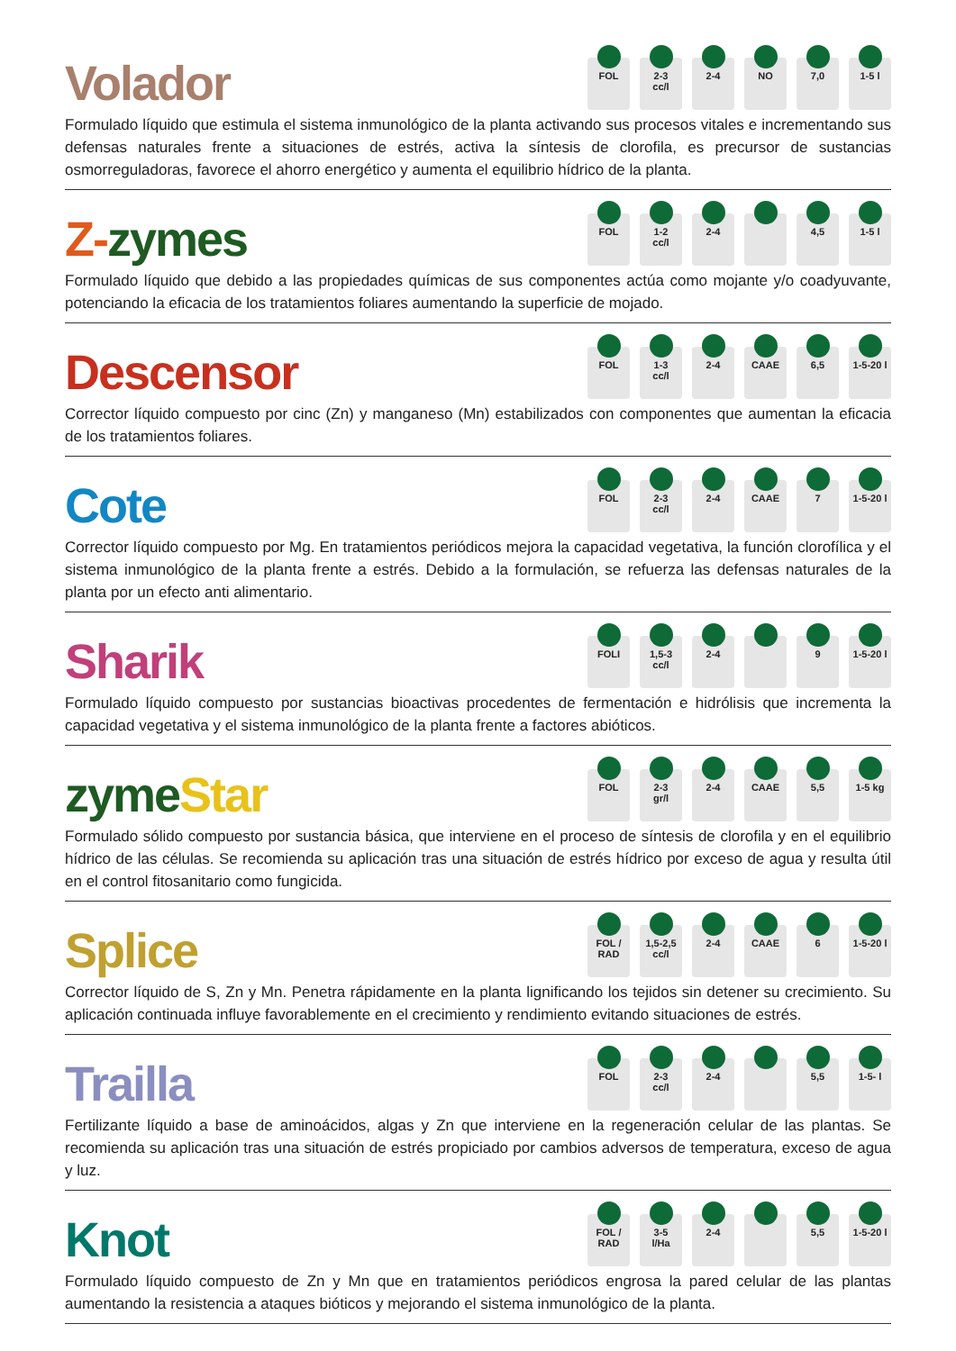Volador
FOL 2-3
cc/l
2-4 NO 7,0 1-5 l
Formulado líquido que estimula el sistema inmunológico de la planta activando sus procesos vitales e incrementando sus defensas naturales frente a situaciones de estrés, activa la síntesis de clorofila, es precursor de sustancias osmorreguladoras, favorece el ahorro energético y aumenta el equilibrio hídrico de la planta.
Z-zymes
FOL 1-2
cc/l
2-4 4,5 1-5 l
Formulado líquido que debido a las propiedades químicas de sus componentes actúa como mojante y/o coadyuvante, potenciando la eficacia de los tratamientos foliares aumentando la superficie de mojado.
Descensor
FOL 1-3
cc/l
2-4 CAAE 6,5 1-5-20 l
Corrector líquido compuesto por cinc (Zn) y manganeso (Mn) estabilizados con componentes que aumentan la eficacia de los tratamientos foliares.
Cote
FOL 2-3
cc/l
2-4 CAAE 7 1-5-20 l
Corrector líquido compuesto por Mg. En tratamientos periódicos mejora la capacidad vegetativa, la función clorofílica y el sistema inmunológico de la planta frente a estrés. Debido a la formulación, se refuerza las defensas naturales de la planta por un efecto anti alimentario.
Sharik
FOLI 1,5-3
cc/l
2-4 9 1-5-20 l
Formulado líquido compuesto por sustancias bioactivas procedentes de fermentación e hidrólisis que incrementa la capacidad vegetativa y el sistema inmunológico de la planta frente a factores abióticos.
zyme Star
FOL 2-3
gr/l
2-4 CAAE 5,5 1-5 kg
Formulado sólido compuesto por sustancia básica, que interviene en el proceso de síntesis de clorofila y en el equilibrio hídrico de las células. Se recomienda su aplicación tras una situación de estrés hídrico por exceso de agua y resulta útil en el control fitosanitario como fungicida.
Splice
FOL /
RAD
1,5-2,5
cc/l
2-4 CAAE 6 1-5-20 l
Corrector líquido de S, Zn y Mn. Penetra rápidamente en la planta lignificando los tejidos sin detener su crecimiento. Su aplicación continuada influye favorablemente en el crecimiento y rendimiento evitando situaciones de estrés.
Trailla
FOL 2-3
cc/l
2-4 5,5 1-5- l
Fertilizante líquido a base de aminoácidos, algas y Zn que interviene en la regeneración celular de las plantas. Se recomienda su aplicación tras una situación de estrés propiciado por cambios adversos de temperatura, exceso de agua y luz.
Knot
FOL /
RAD
3-5
l/Ha
2-4 5,5 1-5-20 l
Formulado líquido compuesto de Zn y Mn que en tratamientos periódicos engrosa la pared celular de las plantas aumentando la resistencia a ataques bióticos y mejorando el sistema inmunológico de la planta.